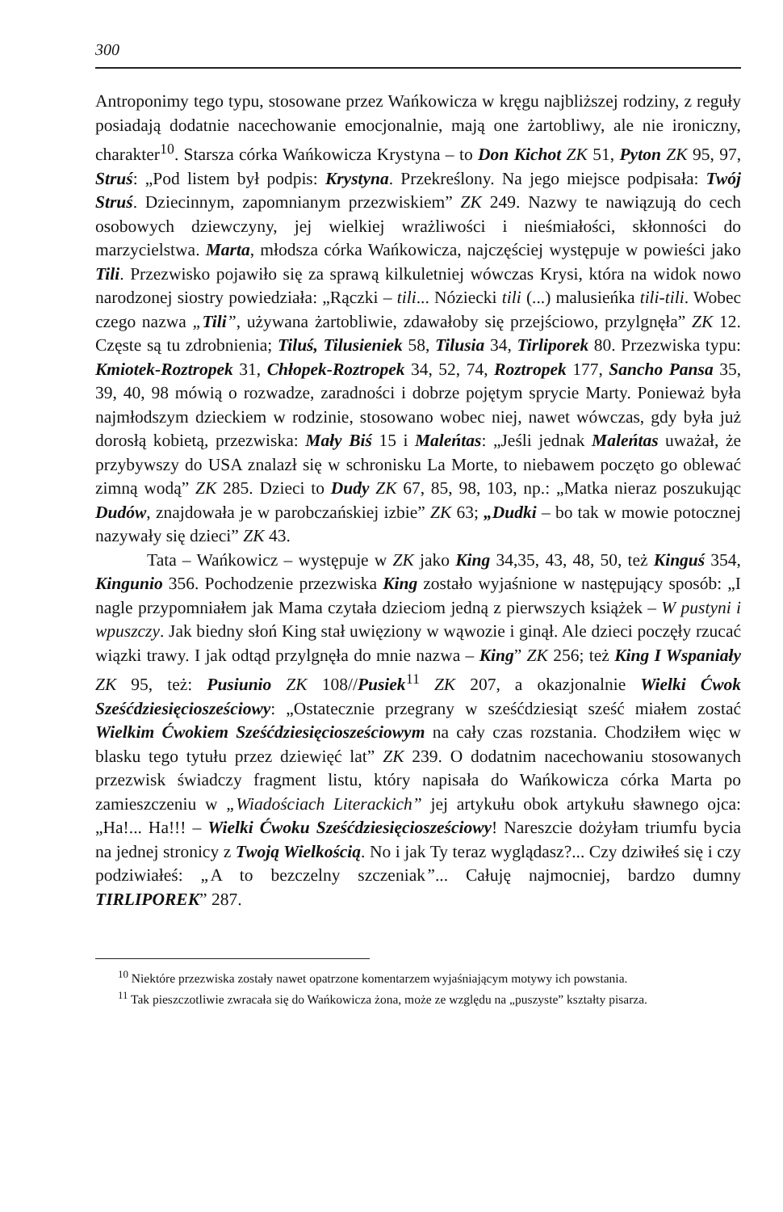300
Antroponimy tego typu, stosowane przez Wańkowicza w kręgu najbliższej rodziny, z reguły posiadają dodatnie nacechowanie emocjonalnie, mają one żartobliwy, ale nie ironiczny, charakter<sup>10</sup>. Starsza córka Wańkowicza Krystyna – to Don Kichot ZK 51, Pyton ZK 95, 97, Struś: „Pod listem był podpis: Krystyna. Przekreślony. Na jego miejsce podpisała: Twój Struś. Dziecinnym, zapomnianym przezwiskiem” ZK 249. Nazwy te nawiązują do cech osobowych dziewczyny, jej wielkiej wrażliwości i nieśmiałości, skłonności do marzycielstwa. Marta, młodsza córka Wańkowicza, najczęściej występuje w powieści jako Tili. Przezwisko pojawiło się za sprawą kilkuletniej wówczas Krysi, która na widok nowo narodzonej siostry powiedziała: „Rączki – tili... Nóziecki tili (...) malusieńka tili-tili. Wobec czego nazwa „Tili”, używana żartobliwie, zdawałoby się przejściowo, przylgnęła” ZK 12. Częste są tu zdrobnienia; Tiluś, Tilusieniek 58, Tilusia 34, Tirliporek 80. Przezwiska typu: Kmiotek-Roztropek 31, Chłopek-Roztropek 34, 52, 74, Roztropek 177, Sancho Pansa 35, 39, 40, 98 mówią o rozwadze, zaradności i dobrze pojętym sprycie Marty. Ponieważ była najmłodszym dzieckiem w rodzinie, stosowano wobec niej, nawet wówczas, gdy była już dorosłą kobietą, przezwiska: Mały Biś 15 i Maleńtas: „Jeśli jednak Maleńtas uważał, że przybywszy do USA znalazł się w schronisku La Morte, to niebawem poczęto go oblewać zimną wodą” ZK 285. Dzieci to Dudy ZK 67, 85, 98, 103, np.: „Matka nieraz poszukując Dudów, znajdowała je w parobczańskiej izbie” ZK 63; „Dudki – bo tak w mowie potocznej nazywały się dzieci” ZK 43.
Tata – Wańkowicz – występuje w ZK jako King 34,35, 43, 48, 50, też Kinguś 354, Kingunio 356. Pochodzenie przezwiska King zostało wyjaśnione w następujący sposób: „I nagle przypomniałem jak Mama czytała dzieciom jedną z pierwszych książek – W pustyni i wpuszczy. Jak biedny słoń King stał uwięziony w wąwozie i ginął. Ale dzieci poczęły rzucać wiązki trawy. I jak odtąd przylgnęła do mnie nazwa – King” ZK 256; też King I Wspaniały ZK 95, też: Pusiunio ZK 108//Pusiek<sup>11</sup> ZK 207, a okazjonalnie Wielki Ćwok Sześćdziesięciosześciowy: „Ostatecznie przegrany w sześćdziesiąt sześć miałem zostać Wielkim Ćwokiem Sześćdziesięciosześciowym na cały czas rozstania. Chodziłem więc w blasku tego tytułu przez dziewięć lat” ZK 239. O dodatnim nacechowaniu stosowanych przezwisk świadczy fragment listu, który napisała do Wańkowicza córka Marta po zamieszczeniu w „Wiadościach Literackich” jej artykułu obok artykułu sławnego ojca: „Ha!... Ha!!! – Wielki Ćwoku Sześćdziesięciosześciowy! Nareszcie dożyłam triumfu bycia na jednej stronicy z Twoją Wielkością. No i jak Ty teraz wyglądasz?... Czy dziwiłeś się i czy podziwiałeś: „A to bezczelny szczeniak”... Całuję najmocniej, bardzo dumny TIRLIPOREK” 287.
<sup>10</sup> Niektóre przezwiska zostały nawet opatrzone komentarzem wyjaśniającym motywy ich powstania.
<sup>11</sup> Tak pieszczotliwie zwracała się do Wańkowicza żona, może ze względu na „puszyste” kształty pisarza.